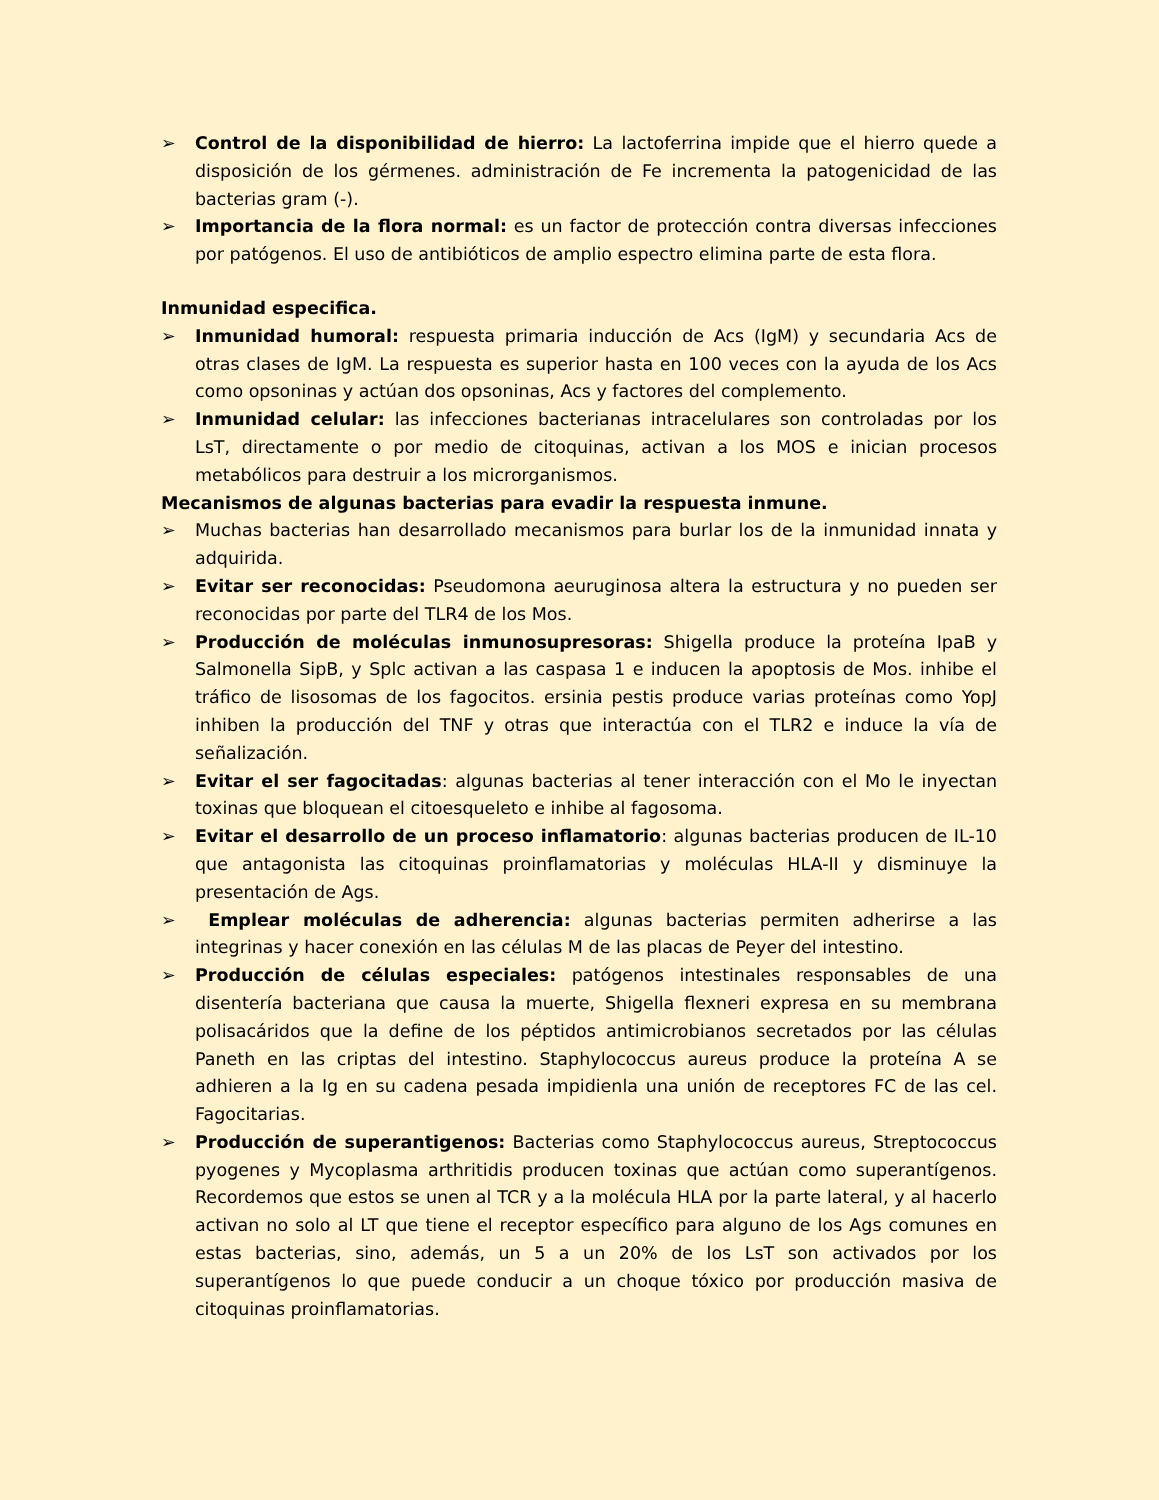➢ Control de la disponibilidad de hierro: La lactoferrina impide que el hierro quede a disposición de los gérmenes. administración de Fe incrementa la patogenicidad de las bacterias gram (-).
➢ Importancia de la flora normal: es un factor de protección contra diversas infecciones por patógenos. El uso de antibióticos de amplio espectro elimina parte de esta flora.
Inmunidad especifica.
➢ Inmunidad humoral: respuesta primaria inducción de Acs (IgM) y secundaria Acs de otras clases de IgM. La respuesta es superior hasta en 100 veces con la ayuda de los Acs como opsoninas y actúan dos opsoninas, Acs y factores del complemento.
➢ Inmunidad celular: las infecciones bacterianas intracelulares son controladas por los LsT, directamente o por medio de citoquinas, activan a los MOS e inician procesos metabólicos para destruir a los microrganismos.
Mecanismos de algunas bacterias para evadir la respuesta inmune.
➢ Muchas bacterias han desarrollado mecanismos para burlar los de la inmunidad innata y adquirida.
➢ Evitar ser reconocidas: Pseudomona aeuruginosa altera la estructura y no pueden ser reconocidas por parte del TLR4 de los Mos.
➢ Producción de moléculas inmunosupresoras: Shigella produce la proteína IpaB y Salmonella SipB, y Splc activan a las caspasa 1 e inducen la apoptosis de Mos. inhibe el tráfico de lisosomas de los fagocitos. ersinia pestis produce varias proteínas como YopJ inhiben la producción del TNF y otras que interactúa con el TLR2 e induce la vía de señalización.
➢ Evitar el ser fagocitadas: algunas bacterias al tener interacción con el Mo le inyectan toxinas que bloquean el citoesqueleto e inhibe al fagosoma.
➢ Evitar el desarrollo de un proceso inflamatorio: algunas bacterias producen de IL-10 que antagonista las citoquinas proinflamatorias y moléculas HLA-II y disminuye la presentación de Ags.
➢ Emplear moléculas de adherencia: algunas bacterias permiten adherirse a las integrinas y hacer conexión en las células M de las placas de Peyer del intestino.
➢ Producción de células especiales: patógenos intestinales responsables de una disentería bacteriana que causa la muerte, Shigella flexneri expresa en su membrana polisacáridos que la define de los péptidos antimicrobianos secretados por las células Paneth en las criptas del intestino. Staphylococcus aureus produce la proteína A se adhieren a la Ig en su cadena pesada impidienla una unión de receptores FC de las cel. Fagocitarias.
➢ Producción de superantigenos: Bacterias como Staphylococcus aureus, Streptococcus pyogenes y Mycoplasma arthritidis producen toxinas que actúan como superantígenos. Recordemos que estos se unen al TCR y a la molécula HLA por la parte lateral, y al hacerlo activan no solo al LT que tiene el receptor específico para alguno de los Ags comunes en estas bacterias, sino, además, un 5 a un 20% de los LsT son activados por los superantígenos lo que puede conducir a un choque tóxico por producción masiva de citoquinas proinflamatorias.